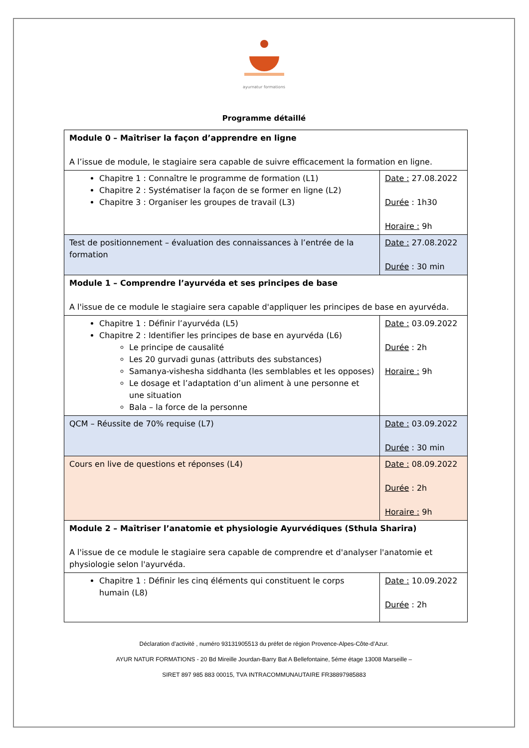ayurnatur formations
Programme détaillé
| Module 0 – Maîtriser la façon d’apprendre en ligne A l’issue de module, le stagiaire sera capable de suivre efficacement la formation en ligne. | |
| Chapitre 1 : Connaître le programme de formation (L1) Chapitre 2 : Systématiser la façon de se former en ligne (L2) Chapitre 3 : Organiser les groupes de travail (L3) | Date : 27.08.2022 Durée : 1h30 Horaire : 9h |
| Test de positionnement – évaluation des connaissances à l’entrée de la formation | Date : 27.08.2022 Durée : 30 min |
| Module 1 – Comprendre l’ayurvéda et ses principes de base A l'issue de ce module le stagiaire sera capable d'appliquer les principes de base en ayurvéda. | |
| Chapitre 1 : Définir l’ayurvéda (L5) Chapitre 2 : Identifier les principes de base en ayurvéda (L6) Le principe de causalité Les 20 gurvadi gunas (attributs des substances) Samanya-vishesha siddhanta (les semblables et les opposes) Le dosage et l’adaptation d’un aliment à une personne et une situation Bala – la force de la personne | Date : 03.09.2022 Durée : 2h Horaire : 9h |
| QCM – Réussite de 70% requise (L7) | Date : 03.09.2022 Durée : 30 min |
| Cours en live de questions et réponses (L4) | Date : 08.09.2022 Durée : 2h Horaire : 9h |
| Module 2 – Maîtriser l’anatomie et physiologie Ayurvédiques (Sthula Sharira) A l'issue de ce module le stagiaire sera capable de comprendre et d'analyser l'anatomie et physiologie selon l'ayurvéda. | |
| Chapitre 1 : Définir les cinq éléments qui constituent le corps humain (L8) | Date : 10.09.2022 Durée : 2h |
Déclaration d'activité , numéro 93131905513 du préfet de région Provence-Alpes-Côte-d’Azur.
AYUR NATUR FORMATIONS - 20 Bd Mireille Jourdan-Barry Bat A Bellefontaine, 5éme étage 13008 Marseille –
SIRET 897 985 883 00015, TVA INTRACOMMUNAUTAIRE FR38897985883